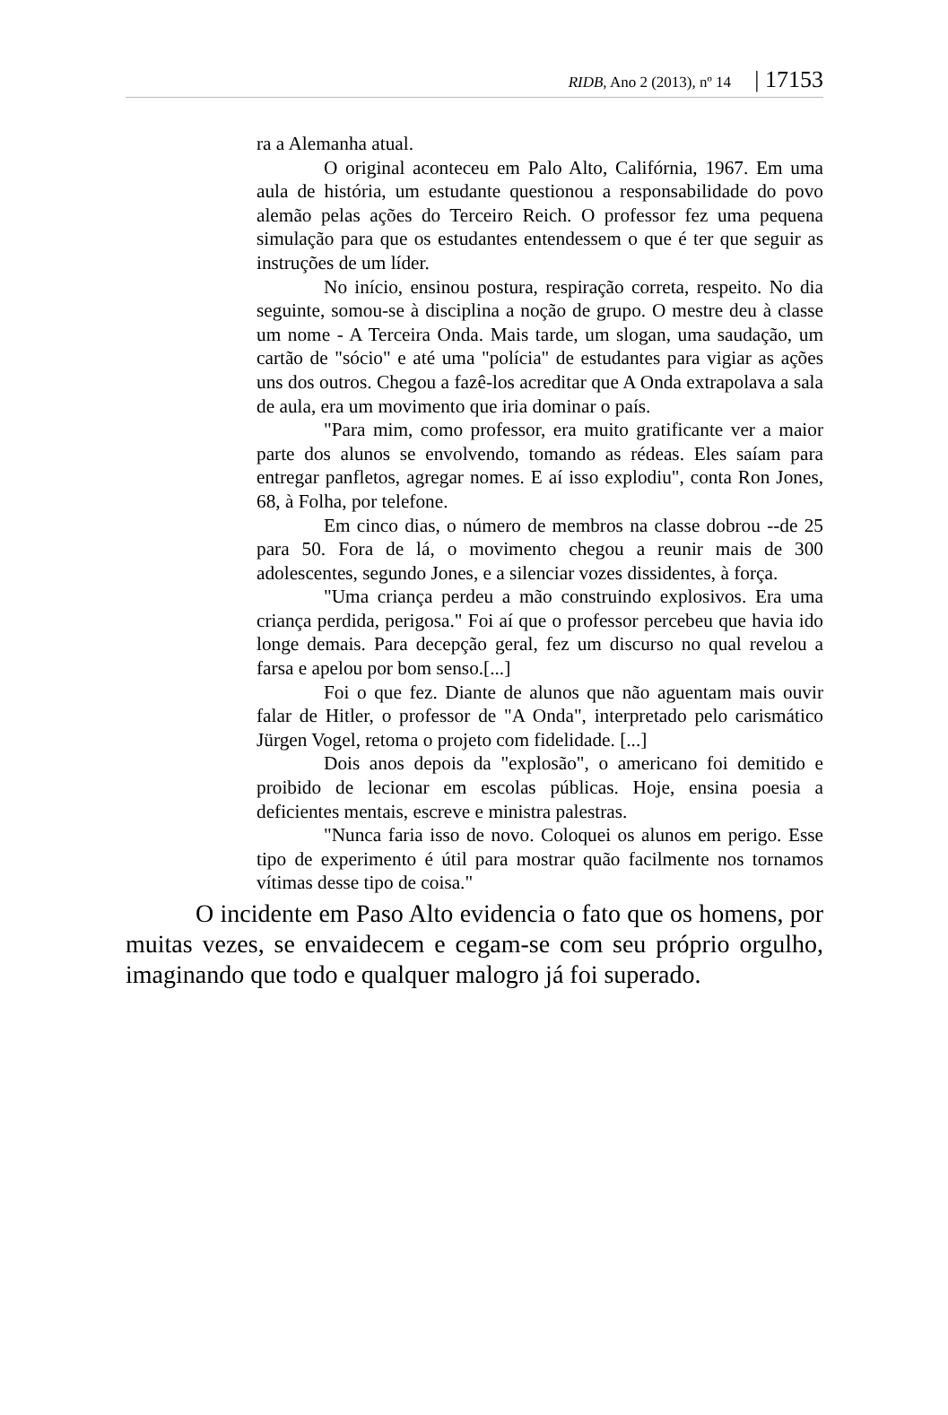RIDB, Ano 2 (2013), nº 14 | 17153
ra a Alemanha atual.
O original aconteceu em Palo Alto, Califórnia, 1967. Em uma aula de história, um estudante questionou a responsabilidade do povo alemão pelas ações do Terceiro Reich. O professor fez uma pequena simulação para que os estudantes entendessem o que é ter que seguir as instruções de um líder.
No início, ensinou postura, respiração correta, respeito. No dia seguinte, somou-se à disciplina a noção de grupo. O mestre deu à classe um nome - A Terceira Onda. Mais tarde, um slogan, uma saudação, um cartão de "sócio" e até uma "polícia" de estudantes para vigiar as ações uns dos outros. Chegou a fazê-los acreditar que A Onda extrapolava a sala de aula, era um movimento que iria dominar o país.
"Para mim, como professor, era muito gratificante ver a maior parte dos alunos se envolvendo, tomando as rédeas. Eles saíam para entregar panfletos, agregar nomes. E aí isso explodiu", conta Ron Jones, 68, à Folha, por telefone.
Em cinco dias, o número de membros na classe dobrou --de 25 para 50. Fora de lá, o movimento chegou a reunir mais de 300 adolescentes, segundo Jones, e a silenciar vozes dissidentes, à força.
"Uma criança perdeu a mão construindo explosivos. Era uma criança perdida, perigosa." Foi aí que o professor percebeu que havia ido longe demais. Para decepção geral, fez um discurso no qual revelou a farsa e apelou por bom senso.[...]
Foi o que fez. Diante de alunos que não aguentam mais ouvir falar de Hitler, o professor de "A Onda", interpretado pelo carismático Jürgen Vogel, retoma o projeto com fidelidade. [...]
Dois anos depois da "explosão", o americano foi demitido e proibido de lecionar em escolas públicas. Hoje, ensina poesia a deficientes mentais, escreve e ministra palestras.
"Nunca faria isso de novo. Coloquei os alunos em perigo. Esse tipo de experimento é útil para mostrar quão facilmente nos tornamos vítimas desse tipo de coisa."
O incidente em Paso Alto evidencia o fato que os homens, por muitas vezes, se envaidecem e cegam-se com seu próprio orgulho, imaginando que todo e qualquer malogro já foi superado.